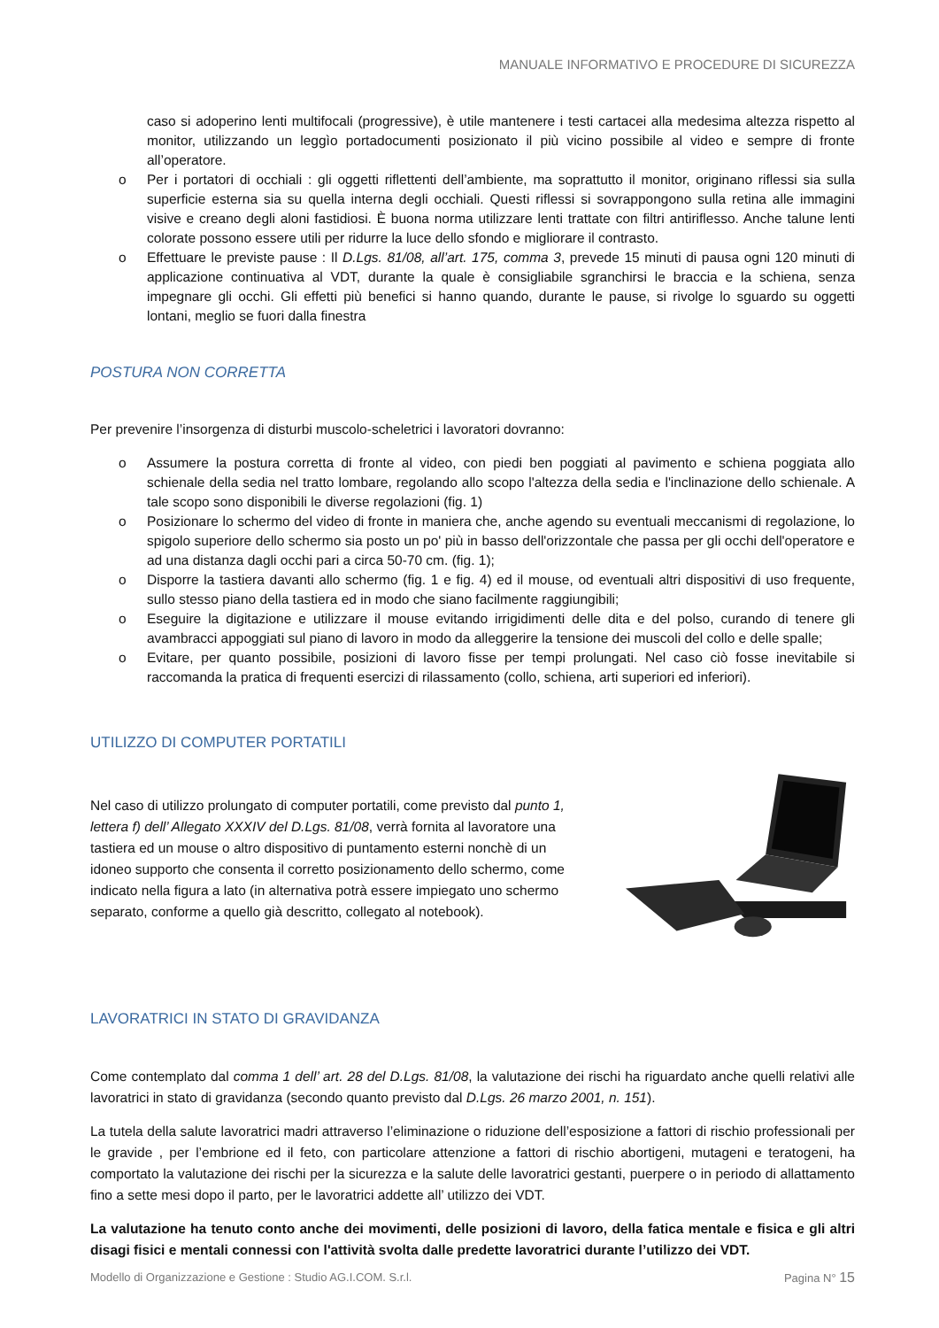MANUALE INFORMATIVO E PROCEDURE DI SICUREZZA
caso si adoperino lenti multifocali (progressive), è utile mantenere i testi cartacei alla medesima altezza rispetto al monitor, utilizzando un leggìo portadocumenti posizionato il più vicino possibile al video e sempre di fronte all’operatore.
o Per i portatori di occhiali : gli oggetti riflettenti dell’ambiente, ma soprattutto il monitor, originano riflessi sia sulla superficie esterna sia su quella interna degli occhiali. Questi riflessi si sovrappongono sulla retina alle immagini visive e creano degli aloni fastidiosi. È buona norma utilizzare lenti trattate con filtri antiriflesso. Anche talune lenti colorate possono essere utili per ridurre la luce dello sfondo e migliorare il contrasto.
o Effettuare le previste pause : Il D.Lgs. 81/08, all’art. 175, comma 3, prevede 15 minuti di pausa ogni 120 minuti di applicazione continuativa al VDT, durante la quale è consigliabile sgranchirsi le braccia e la schiena, senza impegnare gli occhi. Gli effetti più benefici si hanno quando, durante le pause, si rivolge lo sguardo su oggetti lontani, meglio se fuori dalla finestra
POSTURA NON CORRETTA
Per prevenire l’insorgenza di disturbi muscolo-scheletrici i lavoratori dovranno:
o Assumere la postura corretta di fronte al video, con piedi ben poggiati al pavimento e schiena poggiata allo schienale della sedia nel tratto lombare, regolando allo scopo l'altezza della sedia e l'inclinazione dello schienale. A tale scopo sono disponibili le diverse regolazioni (fig. 1)
o Posizionare lo schermo del video di fronte in maniera che, anche agendo su eventuali meccanismi di regolazione, lo spigolo superiore dello schermo sia posto un po' più in basso dell'orizzontale che passa per gli occhi dell'operatore e ad una distanza dagli occhi pari a circa 50-70 cm. (fig. 1);
o Disporre la tastiera davanti allo schermo (fig. 1 e fig. 4) ed il mouse, od eventuali altri dispositivi di uso frequente, sullo stesso piano della tastiera ed in modo che siano facilmente raggiungibili;
o Eseguire la digitazione e utilizzare il mouse evitando irrigidimenti delle dita e del polso, curando di tenere gli avambracci appoggiati sul piano di lavoro in modo da alleggerire la tensione dei muscoli del collo e delle spalle;
o Evitare, per quanto possibile, posizioni di lavoro fisse per tempi prolungati. Nel caso ciò fosse inevitabile si raccomanda la pratica di frequenti esercizi di rilassamento (collo, schiena, arti superiori ed inferiori).
UTILIZZO DI COMPUTER PORTATILI
Nel caso di utilizzo prolungato di computer portatili, come previsto dal punto 1, lettera f) dell’ Allegato XXXIV del D.Lgs. 81/08, verrà fornita al lavoratore una tastiera ed un mouse o altro dispositivo di puntamento esterni nonchè di un idoneo supporto che consenta il corretto posizionamento dello schermo, come indicato nella figura a lato (in alternativa potrà essere impiegato uno schermo separato, conforme a quello già descritto, collegato al notebook).
LAVORATRICI IN STATO DI GRAVIDANZA
Come contemplato dal comma 1 dell’ art. 28 del D.Lgs. 81/08, la valutazione dei rischi ha riguardato anche quelli relativi alle lavoratrici in stato di gravidanza (secondo quanto previsto dal D.Lgs. 26 marzo 2001, n. 151).
La tutela della salute lavoratrici madri attraverso l’eliminazione o riduzione dell’esposizione a fattori di rischio professionali per le gravide , per l’embrione ed il feto, con particolare attenzione a fattori di rischio abortigeni, mutageni e teratogeni, ha comportato la valutazione dei rischi per la sicurezza e la salute delle lavoratrici gestanti, puerpere o in periodo di allattamento fino a sette mesi dopo il parto, per le lavoratrici addette all’ utilizzo dei VDT.
La valutazione ha tenuto conto anche dei movimenti, delle posizioni di lavoro, della fatica mentale e fisica e gli altri disagi fisici e mentali connessi con l'attività svolta dalle predette lavoratrici durante l’utilizzo dei VDT.
Modello di Organizzazione e Gestione : Studio AG.I.COM. S.r.l. Pagina N° 15